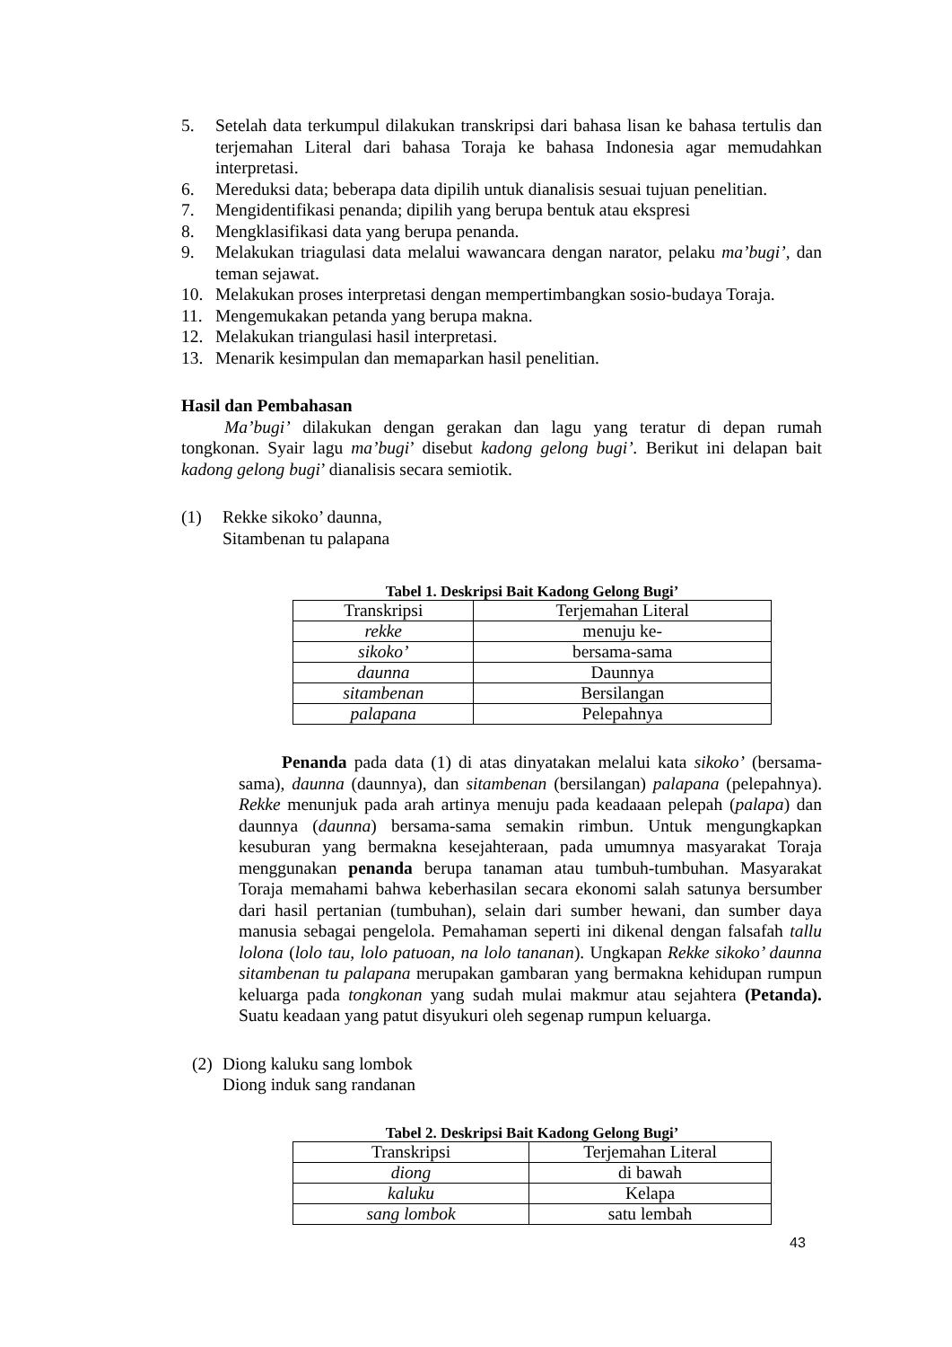5. Setelah data terkumpul dilakukan transkripsi dari bahasa lisan ke bahasa tertulis dan terjemahan Literal dari bahasa Toraja ke bahasa Indonesia agar memudahkan interpretasi.
6. Mereduksi data; beberapa data dipilih untuk dianalisis sesuai tujuan penelitian.
7. Mengidentifikasi penanda; dipilih yang berupa bentuk atau ekspresi
8. Mengklasifikasi data yang berupa penanda.
9. Melakukan triagulasi data melalui wawancara dengan narator, pelaku ma’bugi’, dan teman sejawat.
10. Melakukan proses interpretasi dengan mempertimbangkan sosio-budaya Toraja.
11. Mengemukakan petanda yang berupa makna.
12. Melakukan triangulasi hasil interpretasi.
13. Menarik kesimpulan dan memaparkan hasil penelitian.
Hasil dan Pembahasan
Ma’bugi’ dilakukan dengan gerakan dan lagu yang teratur di depan rumah tongkonan. Syair lagu ma’bugi’ disebut kadong gelong bugi’. Berikut ini delapan bait kadong gelong bugi’ dianalisis secara semiotik.
(1) Rekke sikoko’ daunna,
Sitambenan tu palapana
Tabel 1. Deskripsi Bait Kadong Gelong Bugi’
| Transkripsi | Terjemahan Literal |
| rekke | menuju ke- |
| sikoko’ | bersama-sama |
| daunna | Daunnya |
| sitambenan | Bersilangan |
| palapana | Pelepahnya |
Penanda pada data (1) di atas dinyatakan melalui kata sikoko’ (bersama-sama), daunna (daunnya), dan sitambenan (bersilangan) palapana (pelepahnya). Rekke menunjuk pada arah artinya menuju pada keadaaan pelepah (palapa) dan daunnya (daunna) bersama-sama semakin rimbun. Untuk mengungkapkan kesuburan yang bermakna kesejahteraan, pada umumnya masyarakat Toraja menggunakan penanda berupa tanaman atau tumbuh-tumbuhan. Masyarakat Toraja memahami bahwa keberhasilan secara ekonomi salah satunya bersumber dari hasil pertanian (tumbuhan), selain dari sumber hewani, dan sumber daya manusia sebagai pengelola. Pemahaman seperti ini dikenal dengan falsafah tallu lolona (lolo tau, lolo patuoan, na lolo tananan). Ungkapan Rekke sikoko’ daunna sitambenan tu palapana merupakan gambaran yang bermakna kehidupan rumpun keluarga pada tongkonan yang sudah mulai makmur atau sejahtera (Petanda). Suatu keadaan yang patut disyukuri oleh segenap rumpun keluarga.
(2) Diong kaluku sang lombok
Diong induk sang randanan
Tabel 2. Deskripsi Bait Kadong Gelong Bugi’
| Transkripsi | Terjemahan Literal |
| diong | di bawah |
| kaluku | Kelapa |
| sang lombok | satu lembah |
43